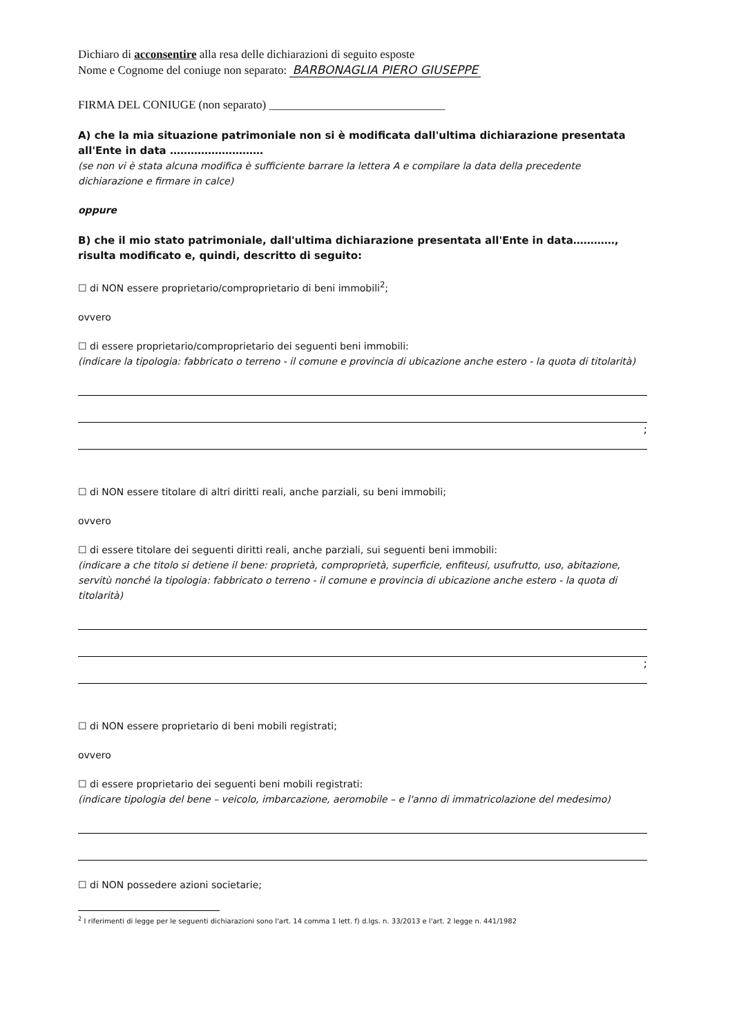Dichiaro di acconsentire alla resa delle dichiarazioni di seguito esposte
Nome e Cognome del coniuge non separato: BARBONAGLIA PIERO GIUSEPPE
FIRMA DEL CONIUGE (non separato) ______________________________
A) che la mia situazione patrimoniale non si è modificata dall'ultima dichiarazione presentata all'Ente in data ………………………
(se non vi è stata alcuna modifica è sufficiente barrare la lettera A e compilare la data della precedente dichiarazione e firmare in calce)
oppure
B) che il mio stato patrimoniale, dall'ultima dichiarazione presentata all'Ente in data…………, risulta modificato e, quindi, descritto di seguito:
☐ di NON essere proprietario/comproprietario di beni immobili<sup>2</sup>;
ovvero
☐ di essere proprietario/comproprietario dei seguenti beni immobili:
(indicare la tipologia: fabbricato o terreno - il comune e provincia di ubicazione anche estero - la quota di titolarità)
;
☐ di NON essere titolare di altri diritti reali, anche parziali, su beni immobili;
ovvero
☐ di essere titolare dei seguenti diritti reali, anche parziali, sui seguenti beni immobili:
(indicare a che titolo si detiene il bene: proprietà, comproprietà, superficie, enfiteusi, usufrutto, uso, abitazione, servitù nonché la tipologia: fabbricato o terreno - il comune e provincia di ubicazione anche estero - la quota di titolarità)
;
☐ di NON essere proprietario di beni mobili registrati;
ovvero
☐ di essere proprietario dei seguenti beni mobili registrati:
(indicare tipologia del bene – veicolo, imbarcazione, aeromobile – e l'anno di immatricolazione del medesimo)
☐ di NON possedere azioni societarie;
<sup>2</sup> I riferimenti di legge per le seguenti dichiarazioni sono l'art. 14 comma 1 lett. f) d.lgs. n. 33/2013 e l'art. 2 legge n. 441/1982